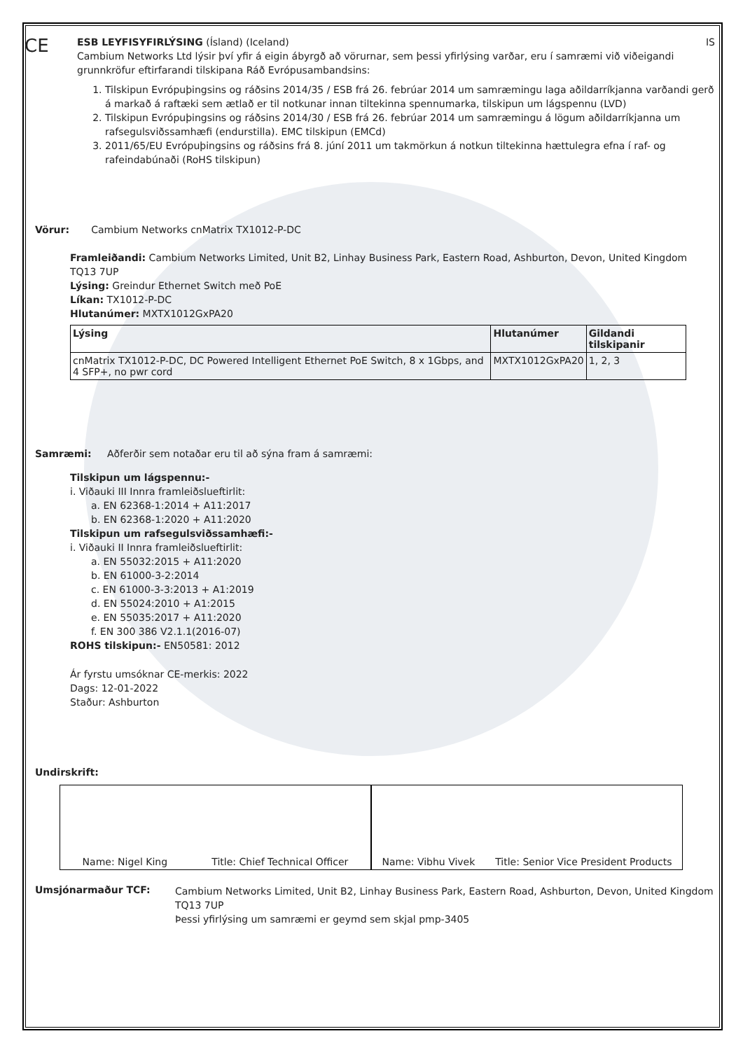CE
ESB LEYFISYFIRLÝSING (Ísland) (Iceland) IS
Cambium Networks Ltd lýsir því yfir á eigin ábyrgð að vörurnar, sem þessi yfirlýsing varðar, eru í samræmi við viðeigandi grunnkröfur eftirfarandi tilskipana Ráð Evrópusambandsins:
1. Tilskipun Evrópuþingsins og ráðsins 2014/35 / ESB frá 26. febrúar 2014 um samræmingu laga aðildarríkjanna varðandi gerð á markað á raftæki sem ætlað er til notkunar innan tiltekinna spennumarka, tilskipun um lágspennu (LVD)
2. Tilskipun Evrópuþingsins og ráðsins 2014/30 / ESB frá 26. febrúar 2014 um samræmingu á lögum aðildarríkjanna um rafsegulsviðssamhæfi (endurstilla). EMC tilskipun (EMCd)
3. 2011/65/EU Evrópuþingsins og ráðsins frá 8. júní 2011 um takmörkun á notkun tiltekinna hættulegra efna í raf- og rafeindabúnaði (RoHS tilskipun)
Vörur: Cambium Networks cnMatrix TX1012-P-DC
Framleiðandi: Cambium Networks Limited, Unit B2, Linhay Business Park, Eastern Road, Ashburton, Devon, United Kingdom TQ13 7UP
Lýsing: Greindur Ethernet Switch með PoE
Líkan: TX1012-P-DC
Hlutanúmer: MXTX1012GxPA20
| Lýsing | Hlutanúmer | Gildandi tilskipanir |
| --- | --- | --- |
| cnMatrix TX1012-P-DC, DC Powered Intelligent Ethernet PoE Switch, 8 x 1Gbps, and 4 SFP+, no pwr cord | MXTX1012GxPA20 | 1, 2, 3 |
Samræmi: Aðferðir sem notaðar eru til að sýna fram á samræmi:
Tilskipun um lágspennu:-
i. Viðauki III Innra framleiðslueftirlit:
a. EN 62368-1:2014 + A11:2017
b. EN 62368-1:2020 + A11:2020
Tilskipun um rafsegulsviðssamhæfi:-
i. Viðauki II Innra framleiðslueftirlit:
a. EN 55032:2015 + A11:2020
b. EN 61000-3-2:2014
c. EN 61000-3-3:2013 + A1:2019
d. EN 55024:2010 + A1:2015
e. EN 55035:2017 + A11:2020
f. EN 300 386 V2.1.1(2016-07)
ROHS tilskipun:- EN50581: 2012
Ár fyrstu umsóknar CE-merkis: 2022
Dags: 12-01-2022
Staður: Ashburton
Undirskrift:
Name: Nigel King Title: Chief Technical Officer Name: Vibhu Vivek Title: Senior Vice President Products
Umsjónarmaður TCF:
Cambium Networks Limited, Unit B2, Linhay Business Park, Eastern Road, Ashburton, Devon, United Kingdom TQ13 7UP
Þessi yfirlýsing um samræmi er geymd sem skjal pmp-3405